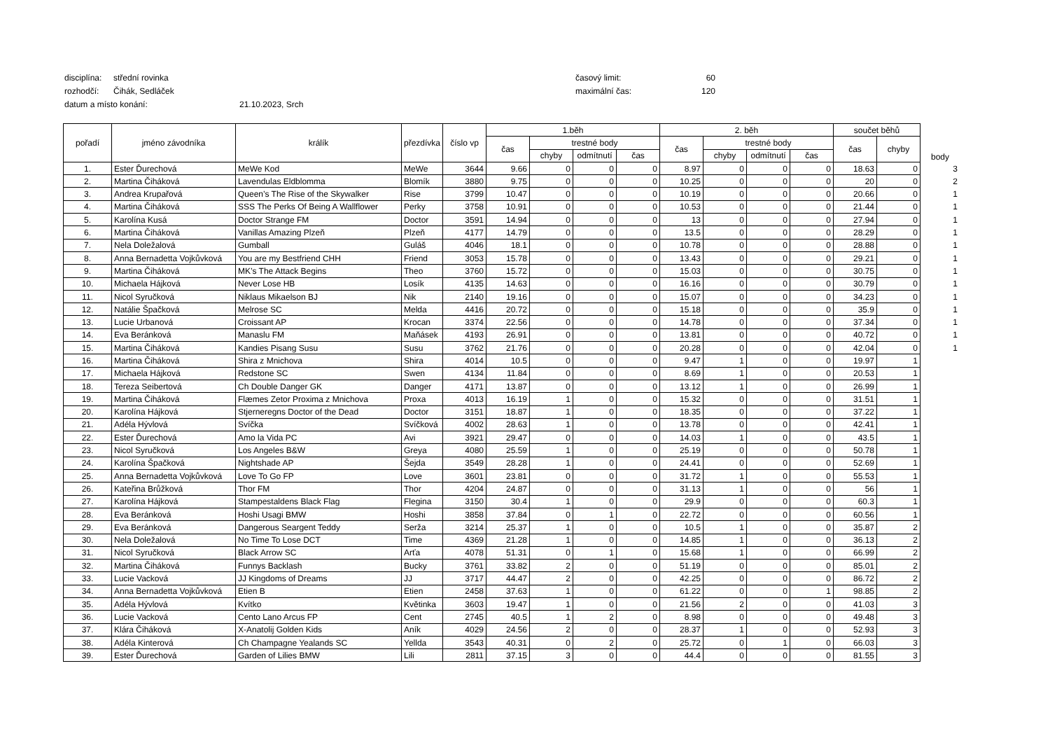disciplína: střední rovinka časový limit: 60
rozhodčí: Čihák, Sedláček maximální čas: 120
datum a místo konání: 21.10.2023, Srch
| pořadí | jméno závodníka | králík | přezdívka | číslo vp | 1.běh | | | | 2. běh | | | | součet běhů | | body |
| --- | --- | --- | --- | --- | --- | --- | --- | --- | --- | --- | --- | --- | --- | --- | --- |
| | | | | | čas | trestné body | | | čas | trestné body | | | čas | chyby | |
| | | | | | | chyby | odmítnutí | čas | | chyby | odmítnutí | čas | | | |
| 1. | Ester Ďurechová | MeWe Kod | MeWe | 3644 | 9.66 | 0 | 0 | 0 | 8.97 | 0 | 0 | 0 | 18.63 | 0 | 3 |
| 2. | Martina Čiháková | Lavendulas Eldblomma | Blomík | 3880 | 9.75 | 0 | 0 | 0 | 10.25 | 0 | 0 | 0 | 20 | 0 | 2 |
| 3. | Andrea Krupařová | Queen’s The Rise of the Skywalker | Rise | 3799 | 10.47 | 0 | 0 | 0 | 10.19 | 0 | 0 | 0 | 20.66 | 0 | 1 |
| 4. | Martina Čiháková | SSS The Perks Of Being A Wallflower | Perky | 3758 | 10.91 | 0 | 0 | 0 | 10.53 | 0 | 0 | 0 | 21.44 | 0 | 1 |
| 5. | Karolína Kusá | Doctor Strange FM | Doctor | 3591 | 14.94 | 0 | 0 | 0 | 13 | 0 | 0 | 0 | 27.94 | 0 | 1 |
| 6. | Martina Čiháková | Vanillas Amazing Plzeň | Plzeň | 4177 | 14.79 | 0 | 0 | 0 | 13.5 | 0 | 0 | 0 | 28.29 | 0 | 1 |
| 7. | Nela Doležalová | Gumball | Guláš | 4046 | 18.1 | 0 | 0 | 0 | 10.78 | 0 | 0 | 0 | 28.88 | 0 | 1 |
| 8. | Anna Bernadetta Vojkůvková | You are my Bestfriend CHH | Friend | 3053 | 15.78 | 0 | 0 | 0 | 13.43 | 0 | 0 | 0 | 29.21 | 0 | 1 |
| 9. | Martina Čiháková | MK’s The Attack Begins | Theo | 3760 | 15.72 | 0 | 0 | 0 | 15.03 | 0 | 0 | 0 | 30.75 | 0 | 1 |
| 10. | Michaela Hájková | Never Lose HB | Losík | 4135 | 14.63 | 0 | 0 | 0 | 16.16 | 0 | 0 | 0 | 30.79 | 0 | 1 |
| 11. | Nicol Syručková | Niklaus Mikaelson BJ | Nik | 2140 | 19.16 | 0 | 0 | 0 | 15.07 | 0 | 0 | 0 | 34.23 | 0 | 1 |
| 12. | Natálie Špačková | Melrose SC | Melda | 4416 | 20.72 | 0 | 0 | 0 | 15.18 | 0 | 0 | 0 | 35.9 | 0 | 1 |
| 13. | Lucie Urbanová | Croissant AP | Krocan | 3374 | 22.56 | 0 | 0 | 0 | 14.78 | 0 | 0 | 0 | 37.34 | 0 | 1 |
| 14. | Eva Beránková | Manaslu FM | Maňásek | 4193 | 26.91 | 0 | 0 | 0 | 13.81 | 0 | 0 | 0 | 40.72 | 0 | 1 |
| 15. | Martina Čiháková | Kandies Pisang Susu | Susu | 3762 | 21.76 | 0 | 0 | 0 | 20.28 | 0 | 0 | 0 | 42.04 | 0 | 1 |
| 16. | Martina Čiháková | Shira z Mnichova | Shira | 4014 | 10.5 | 0 | 0 | 0 | 9.47 | 1 | 0 | 0 | 19.97 | 1 | |
| 17. | Michaela Hájková | Redstone SC | Swen | 4134 | 11.84 | 0 | 0 | 0 | 8.69 | 1 | 0 | 0 | 20.53 | 1 | |
| 18. | Tereza Seibertová | Ch Double Danger GK | Danger | 4171 | 13.87 | 0 | 0 | 0 | 13.12 | 1 | 0 | 0 | 26.99 | 1 | |
| 19. | Martina Čiháková | Flæmes Zetor Proxima z Mnichova | Proxa | 4013 | 16.19 | 1 | 0 | 0 | 15.32 | 0 | 0 | 0 | 31.51 | 1 | |
| 20. | Karolína Hájková | Stjerneregns Doctor of the Dead | Doctor | 3151 | 18.87 | 1 | 0 | 0 | 18.35 | 0 | 0 | 0 | 37.22 | 1 | |
| 21. | Adéla Hývlová | Svíčka | Svíčková | 4002 | 28.63 | 1 | 0 | 0 | 13.78 | 0 | 0 | 0 | 42.41 | 1 | |
| 22. | Ester Ďurechová | Amo la Vida PC | Avi | 3921 | 29.47 | 0 | 0 | 0 | 14.03 | 1 | 0 | 0 | 43.5 | 1 | |
| 23. | Nicol Syručková | Los Angeles B&W | Greya | 4080 | 25.59 | 1 | 0 | 0 | 25.19 | 0 | 0 | 0 | 50.78 | 1 | |
| 24. | Karolína Špačková | Nightshade AP | Šejda | 3549 | 28.28 | 1 | 0 | 0 | 24.41 | 0 | 0 | 0 | 52.69 | 1 | |
| 25. | Anna Bernadetta Vojkůvková | Love To Go FP | Love | 3601 | 23.81 | 0 | 0 | 0 | 31.72 | 1 | 0 | 0 | 55.53 | 1 | |
| 26. | Kateřina Brůžková | Thor FM | Thor | 4204 | 24.87 | 0 | 0 | 0 | 31.13 | 1 | 0 | 0 | 56 | 1 | |
| 27. | Karolína Hájková | Stampestaldens Black Flag | Flegina | 3150 | 30.4 | 1 | 0 | 0 | 29.9 | 0 | 0 | 0 | 60.3 | 1 | |
| 28. | Eva Beránková | Hoshi Usagi BMW | Hoshi | 3858 | 37.84 | 0 | 1 | 0 | 22.72 | 0 | 0 | 0 | 60.56 | 1 | |
| 29. | Eva Beránková | Dangerous Seargent Teddy | Serža | 3214 | 25.37 | 1 | 0 | 0 | 10.5 | 1 | 0 | 0 | 35.87 | 2 | |
| 30. | Nela Doležalová | No Time To Lose DCT | Time | 4369 | 21.28 | 1 | 0 | 0 | 14.85 | 1 | 0 | 0 | 36.13 | 2 | |
| 31. | Nicol Syručková | Black Arrow SC | Arťa | 4078 | 51.31 | 0 | 1 | 0 | 15.68 | 1 | 0 | 0 | 66.99 | 2 | |
| 32. | Martina Čiháková | Funnys Backlash | Bucky | 3761 | 33.82 | 2 | 0 | 0 | 51.19 | 0 | 0 | 0 | 85.01 | 2 | |
| 33. | Lucie Vacková | JJ Kingdoms of Dreams | JJ | 3717 | 44.47 | 2 | 0 | 0 | 42.25 | 0 | 0 | 0 | 86.72 | 2 | |
| 34. | Anna Bernadetta Vojkůvková | Etien B | Etien | 2458 | 37.63 | 1 | 0 | 0 | 61.22 | 0 | 0 | 1 | 98.85 | 2 | |
| 35. | Adéla Hývlová | Kvítko | Květinka | 3603 | 19.47 | 1 | 0 | 0 | 21.56 | 2 | 0 | 0 | 41.03 | 3 | |
| 36. | Lucie Vacková | Cento Lano Arcus FP | Cent | 2745 | 40.5 | 1 | 2 | 0 | 8.98 | 0 | 0 | 0 | 49.48 | 3 | |
| 37. | Klára Čiháková | X-Anatolij Golden Kids | Aník | 4029 | 24.56 | 2 | 0 | 0 | 28.37 | 1 | 0 | 0 | 52.93 | 3 | |
| 38. | Adéla Kinterová | Ch Champagne Yealands SC | Yellda | 3543 | 40.31 | 0 | 2 | 0 | 25.72 | 0 | 1 | 0 | 66.03 | 3 | |
| 39. | Ester Ďurechová | Garden of Lilies BMW | Lili | 2811 | 37.15 | 3 | 0 | 0 | 44.4 | 0 | 0 | 0 | 81.55 | 3 | |